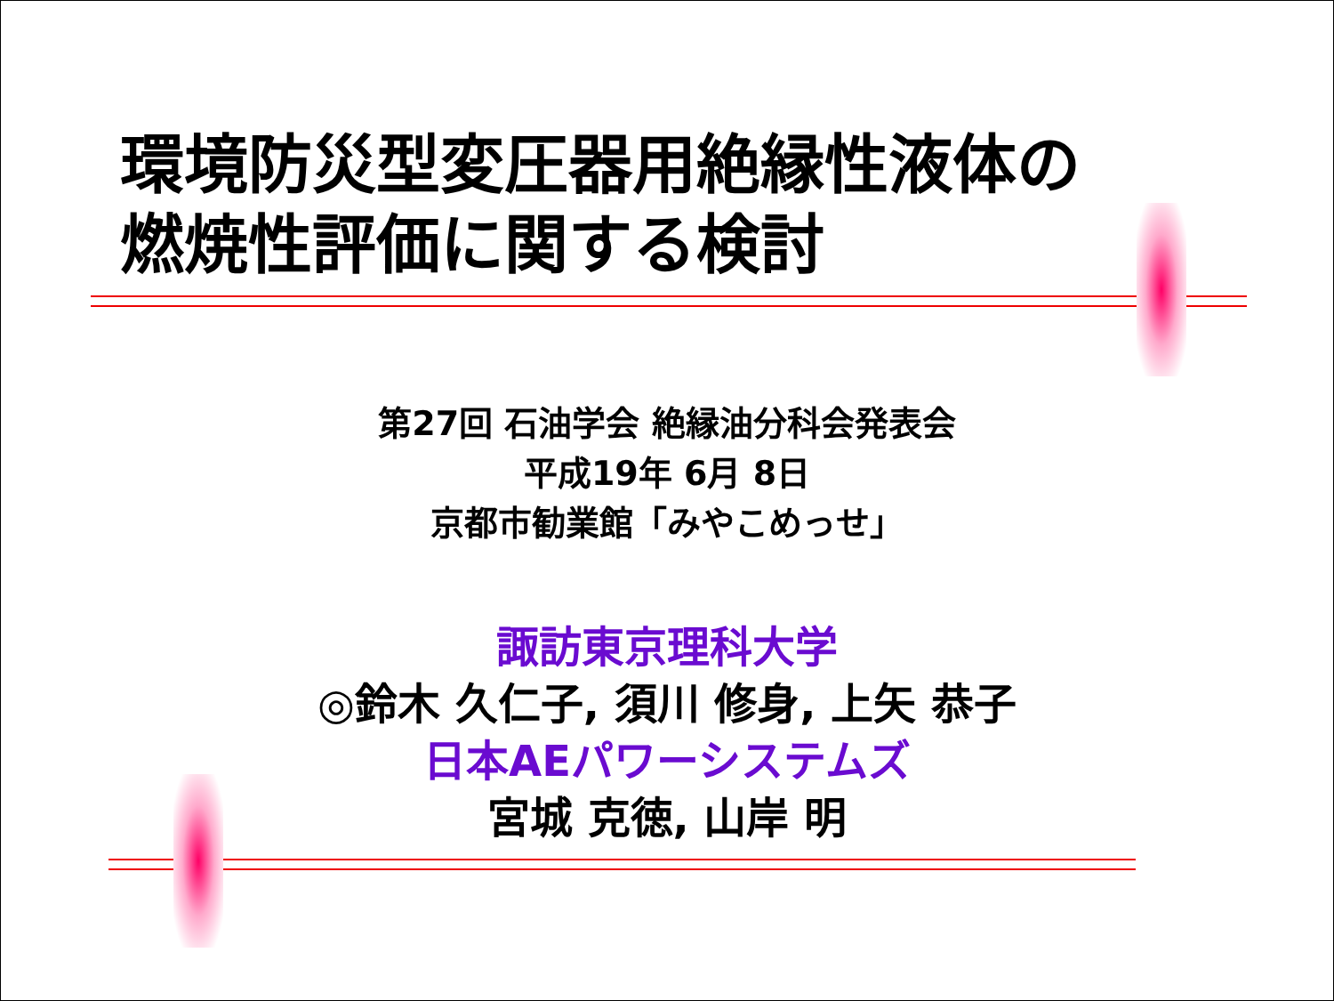環境防災型変圧器用絶縁性液体の
燃焼性評価に関する検討
第27回 石油学会 絶縁油分科会発表会
平成19年 6月 8日
京都市勧業館「みやこめっせ」
諏訪東京理科大学
◎鈴木 久仁子, 須川 修身, 上矢 恭子
日本AEパワーシステムズ
宮城 克徳, 山岸 明